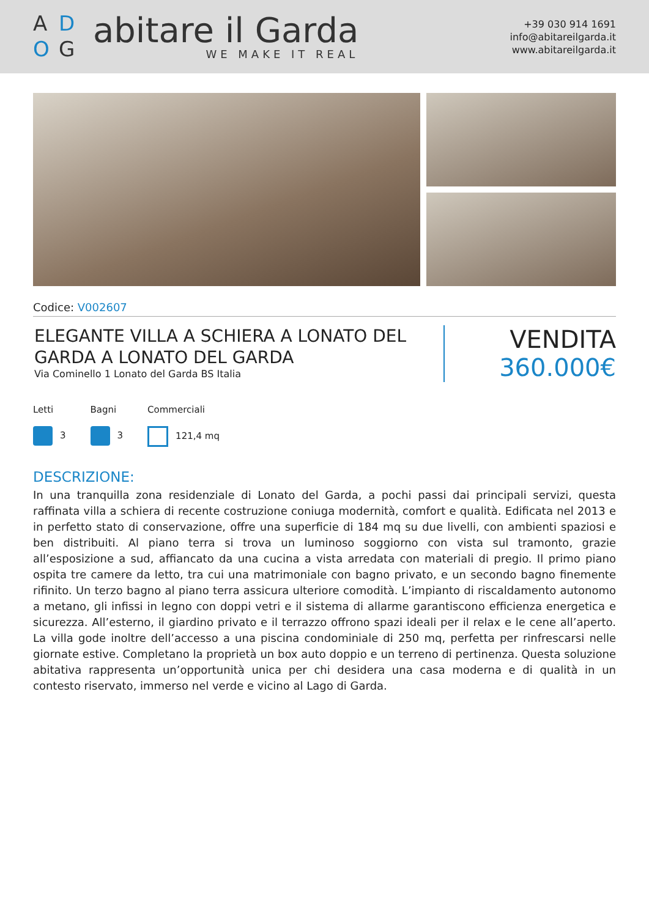ADOG
abitare il Garda
WE MAKE IT REAL
+39 030 914 1691
info@abitareilgarda.it
www.abitareilgarda.it
Codice: V002607
ELEGANTE VILLA A SCHIERA A LONATO DEL GARDA A LONATO DEL GARDA
Via Cominello 1 Lonato del Garda BS Italia
VENDITA
360.000€
Letti
3
Bagni
3
Commerciali
121,4 mq
DESCRIZIONE:
In una tranquilla zona residenziale di Lonato del Garda, a pochi passi dai principali servizi, questa raffinata villa a schiera di recente costruzione coniuga modernità, comfort e qualità. Edificata nel 2013 e in perfetto stato di conservazione, offre una superficie di 184 mq su due livelli, con ambienti spaziosi e ben distribuiti. Al piano terra si trova un luminoso soggiorno con vista sul tramonto, grazie all’esposizione a sud, affiancato da una cucina a vista arredata con materiali di pregio. Il primo piano ospita tre camere da letto, tra cui una matrimoniale con bagno privato, e un secondo bagno finemente rifinito. Un terzo bagno al piano terra assicura ulteriore comodità. L’impianto di riscaldamento autonomo a metano, gli infissi in legno con doppi vetri e il sistema di allarme garantiscono efficienza energetica e sicurezza. All’esterno, il giardino privato e il terrazzo offrono spazi ideali per il relax e le cene all’aperto. La villa gode inoltre dell’accesso a una piscina condominiale di 250 mq, perfetta per rinfrescarsi nelle giornate estive. Completano la proprietà un box auto doppio e un terreno di pertinenza. Questa soluzione abitativa rappresenta un’opportunità unica per chi desidera una casa moderna e di qualità in un contesto riservato, immerso nel verde e vicino al Lago di Garda.